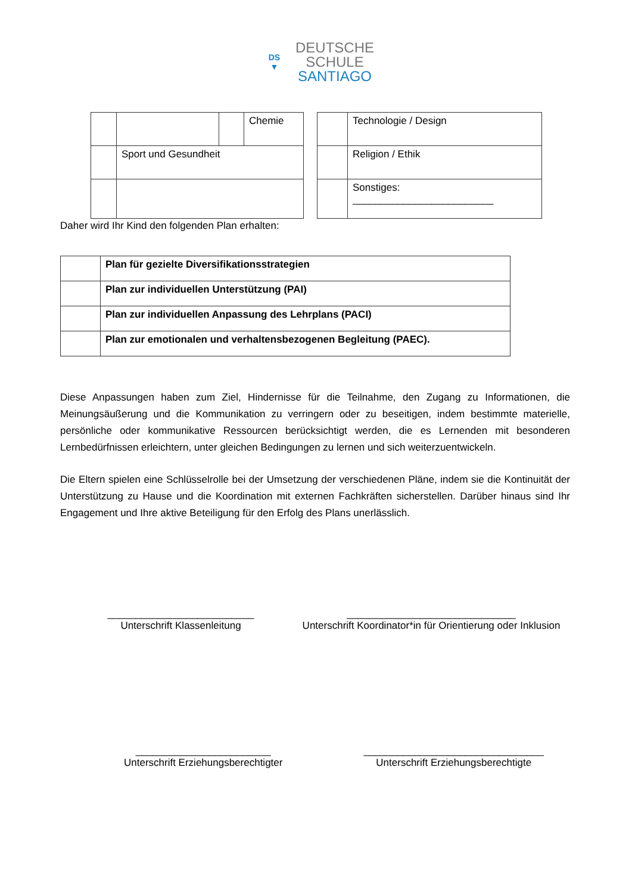DS
▼
DEUTSCHE
SCHULE
SANTIAGO
| | | | Chemie |
| | Sport und Gesundheit | | |
| | Technologie / Design |
| | Religion / Ethik |
| | Sonstiges: _________________________ |
Daher wird Ihr Kind den folgenden Plan erhalten:
| | Plan für gezielte Diversifikationsstrategien |
| | Plan zur individuellen Unterstützung (PAI) |
| | Plan zur individuellen Anpassung des Lehrplans (PACI) |
| | Plan zur emotionalen und verhaltensbezogenen Begleitung (PAEC). |
Diese Anpassungen haben zum Ziel, Hindernisse für die Teilnahme, den Zugang zu Informationen, die Meinungsäußerung und die Kommunikation zu verringern oder zu beseitigen, indem bestimmte materielle, persönliche oder kommunikative Ressourcen berücksichtigt werden, die es Lernenden mit besonderen Lernbedürfnissen erleichtern, unter gleichen Bedingungen zu lernen und sich weiterzuentwickeln.
Die Eltern spielen eine Schlüsselrolle bei der Umsetzung der verschiedenen Pläne, indem sie die Kontinuität der Unterstützung zu Hause und die Koordination mit externen Fachkräften sicherstellen. Darüber hinaus sind Ihr Engagement und Ihre aktive Beteiligung für den Erfolg des Plans unerlässlich.
__________________________
Unterschrift Klassenleitung
______________________________
Unterschrift Koordinator*in für Orientierung oder Inklusion
________________________
Unterschrift Erziehungsberechtigter
________________________________
Unterschrift Erziehungsberechtigte